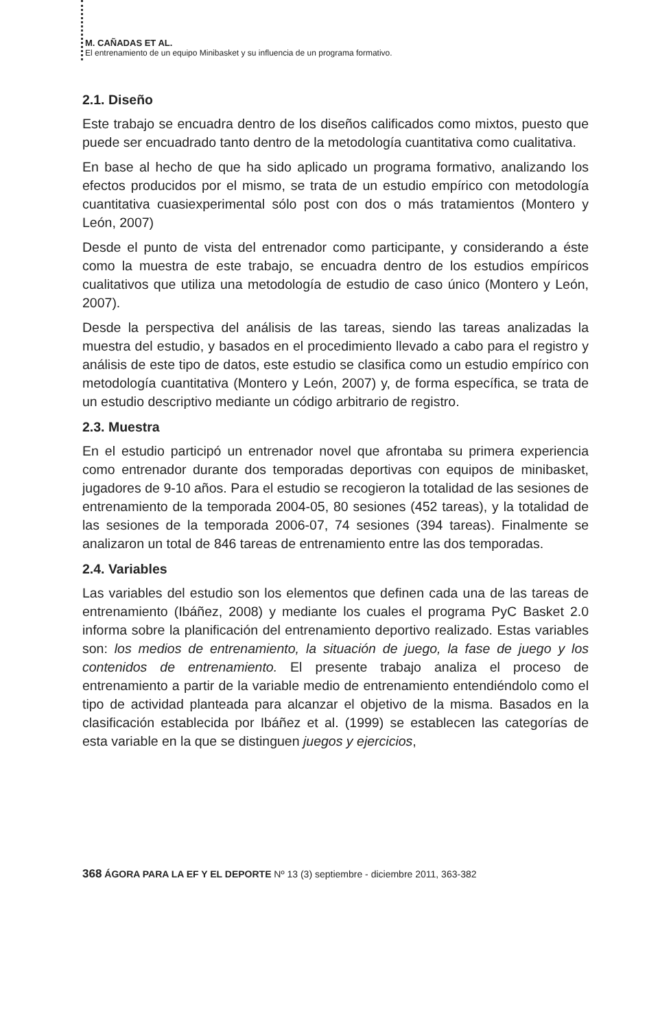M. CAÑADAS ET AL.
El entrenamiento de un equipo Minibasket y su influencia de un programa formativo.
2.1. Diseño
Este trabajo se encuadra dentro de los diseños calificados como mixtos, puesto que puede ser encuadrado tanto dentro de la metodología cuantitativa como cualitativa.
En base al hecho de que ha sido aplicado un programa formativo, analizando los efectos producidos por el mismo, se trata de un estudio empírico con metodología cuantitativa cuasiexperimental sólo post con dos o más tratamientos (Montero y León, 2007)
Desde el punto de vista del entrenador como participante, y considerando a éste como la muestra de este trabajo, se encuadra dentro de los estudios empíricos cualitativos que utiliza una metodología de estudio de caso único (Montero y León, 2007).
Desde la perspectiva del análisis de las tareas, siendo las tareas analizadas la muestra del estudio, y basados en el procedimiento llevado a cabo para el registro y análisis de este tipo de datos, este estudio se clasifica como un estudio empírico con metodología cuantitativa (Montero y León, 2007) y, de forma específica, se trata de un estudio descriptivo mediante un código arbitrario de registro.
2.3. Muestra
En el estudio participó un entrenador novel que afrontaba su primera experiencia como entrenador durante dos temporadas deportivas con equipos de minibasket, jugadores de 9-10 años. Para el estudio se recogieron la totalidad de las sesiones de entrenamiento de la temporada 2004-05, 80 sesiones (452 tareas), y la totalidad de las sesiones de la temporada 2006-07, 74 sesiones (394 tareas). Finalmente se analizaron un total de 846 tareas de entrenamiento entre las dos temporadas.
2.4. Variables
Las variables del estudio son los elementos que definen cada una de las tareas de entrenamiento (Ibáñez, 2008) y mediante los cuales el programa PyC Basket 2.0 informa sobre la planificación del entrenamiento deportivo realizado. Estas variables son: los medios de entrenamiento, la situación de juego, la fase de juego y los contenidos de entrenamiento. El presente trabajo analiza el proceso de entrenamiento a partir de la variable medio de entrenamiento entendiéndolo como el tipo de actividad planteada para alcanzar el objetivo de la misma. Basados en la clasificación establecida por Ibáñez et al. (1999) se establecen las categorías de esta variable en la que se distinguen juegos y ejercicios,
368 ÁGORA PARA LA EF Y EL DEPORTE Nº 13 (3) septiembre - diciembre 2011, 363-382